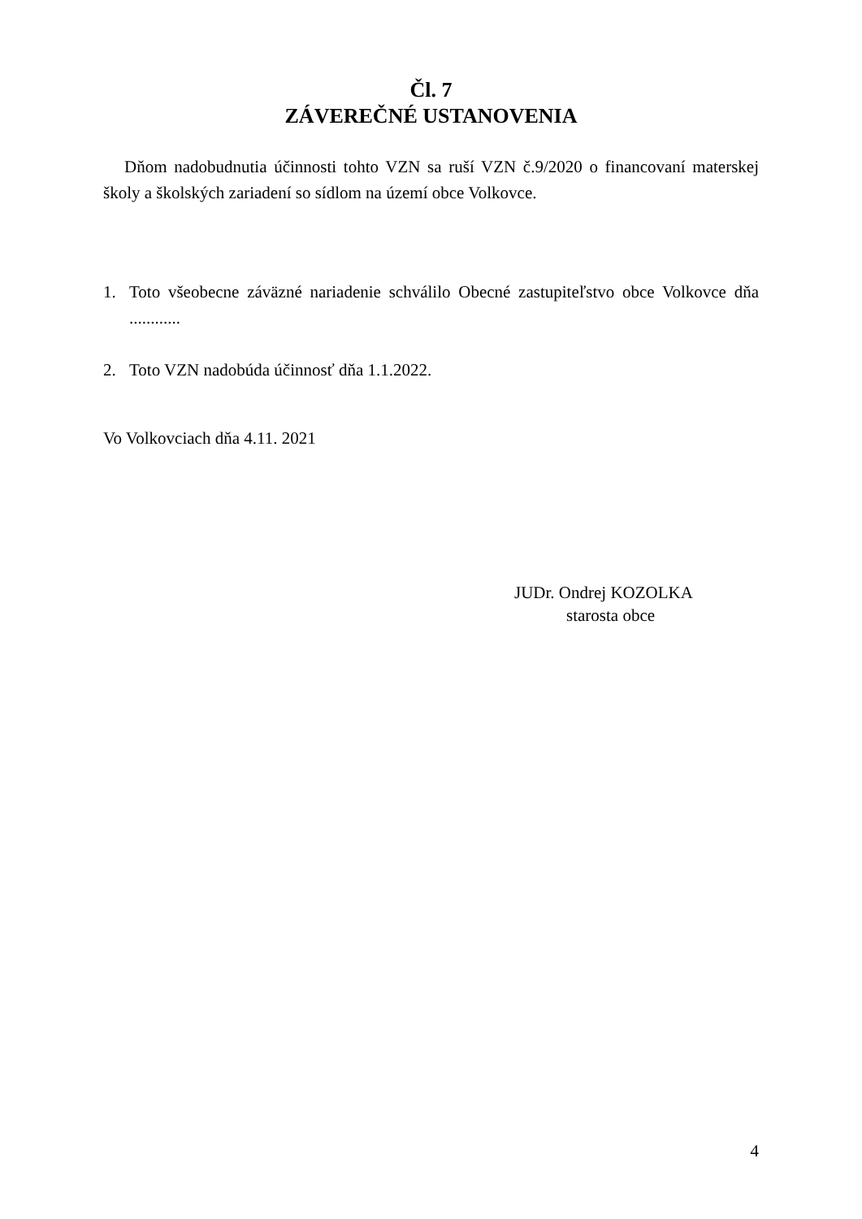Čl. 7
ZÁVEREČNÉ USTANOVENIA
Dňom nadobudnutia účinnosti tohto VZN sa ruší VZN č.9/2020 o financovaní materskej školy a školských zariadení so sídlom na území obce Volkovce.
1. Toto všeobecne záväzné nariadenie schválilo Obecné zastupiteľstvo obce Volkovce dňa ............
2. Toto VZN nadobúda účinnosť dňa 1.1.2022.
Vo Volkovciach dňa 4.11. 2021
JUDr. Ondrej KOZOLKA
starosta obce
4